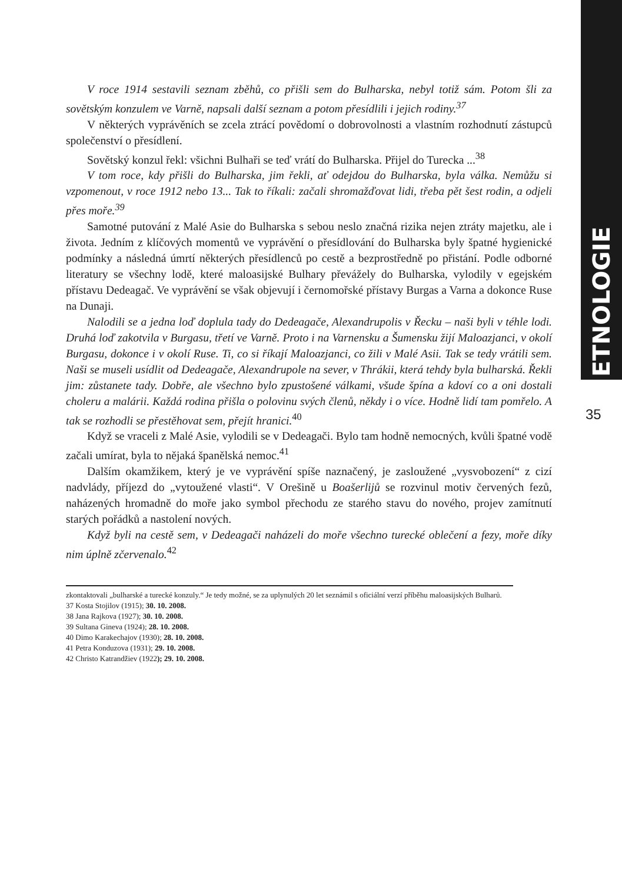ETNOLOGIE
35
V roce 1914 sestavili seznam zběhů, co přišli sem do Bulharska, nebyl totiž sám. Potom šli za sovětským konzulem ve Varně, napsali další seznam a potom přesídlili i jejich rodiny.<sup>37</sup>
V některých vyprávěních se zcela ztrácí povědomí o dobrovolnosti a vlastním rozhodnutí zástupců společenství o přesídlení.
Sovětský konzul řekl: všichni Bulhaři se teď vrátí do Bulharska. Přijel do Turecka ...<sup>38</sup>
V tom roce, kdy přišli do Bulharska, jim řekli, ať odejdou do Bulharska, byla válka. Nemůžu si vzpomenout, v roce 1912 nebo 13... Tak to říkali: začali shromažďovat lidi, třeba pět šest rodin, a odjeli přes moře.<sup>39</sup>
Samotné putování z Malé Asie do Bulharska s sebou neslo značná rizika nejen ztráty majetku, ale i života. Jedním z klíčových momentů ve vyprávění o přesídlování do Bulharska byly špatné hygienické podmínky a následná úmrtí některých přesídlenců po cestě a bezprostředně po přistání. Podle odborné literatury se všechny lodě, které maloasijské Bulhary převážely do Bulharska, vylodily v egejském přístavu Dedeagač. Ve vyprávění se však objevují i černomořské přístavy Burgas a Varna a dokonce Ruse na Dunaji.
Nalodili se a jedna loď doplula tady do Dedeagače, Alexandrupolis v Řecku – naši byli v téhle lodi. Druhá loď zakotvila v Burgasu, třetí ve Varně. Proto i na Varnensku a Šumensku žijí Maloazjanci, v okolí Burgasu, dokonce i v okolí Ruse. Ti, co si říkají Maloazjanci, co žili v Malé Asii. Tak se tedy vrátili sem. Naši se museli usídlit od Dedeagače, Alexandrupole na sever, v Thrákii, která tehdy byla bulharská. Řekli jim: zůstanete tady. Dobře, ale všechno bylo zpustošené válkami, všude špína a kdoví co a oni dostali choleru a malárii. Každá rodina přišla o polovinu svých členů, někdy i o více. Hodně lidí tam pomřelo. A tak se rozhodli se přestěhovat sem, přejít hranici.<sup>40</sup>
Když se vraceli z Malé Asie, vylodili se v Dedeagači. Bylo tam hodně nemocných, kvůli špatné vodě začali umírat, byla to nějaká španělská nemoc.<sup>41</sup>
Dalším okamžikem, který je ve vyprávění spíše naznačený, je zasloužené „vysvobození“ z cizí nadvlády, příjezd do „vytoužené vlasti“. V Orešině u Boašerlijů se rozvinul motiv červených fezů, naházených hromadně do moře jako symbol přechodu ze starého stavu do nového, projev zamítnutí starých pořádků a nastolení nových.
Když byli na cestě sem, v Dedeagači naházeli do moře všechno turecké oblečení a fezy, moře díky nim úplně zčervenalo.<sup>42</sup>
zkontaktovali „bulharské a turecké konzuly.“ Je tedy možné, se za uplynulých 20 let seznámil s oficiální verzí příběhu maloasijských Bulharů.
37 Kosta Stojilov (1915); 30. 10. 2008.
38 Jana Rajkova (1927); 30. 10. 2008.
39 Sultana Gineva (1924); 28. 10. 2008.
40 Dimo Karakechajov (1930); 28. 10. 2008.
41 Petra Konduzova (1931); 29. 10. 2008.
42 Christo Katrandžiev (1922); 29. 10. 2008.